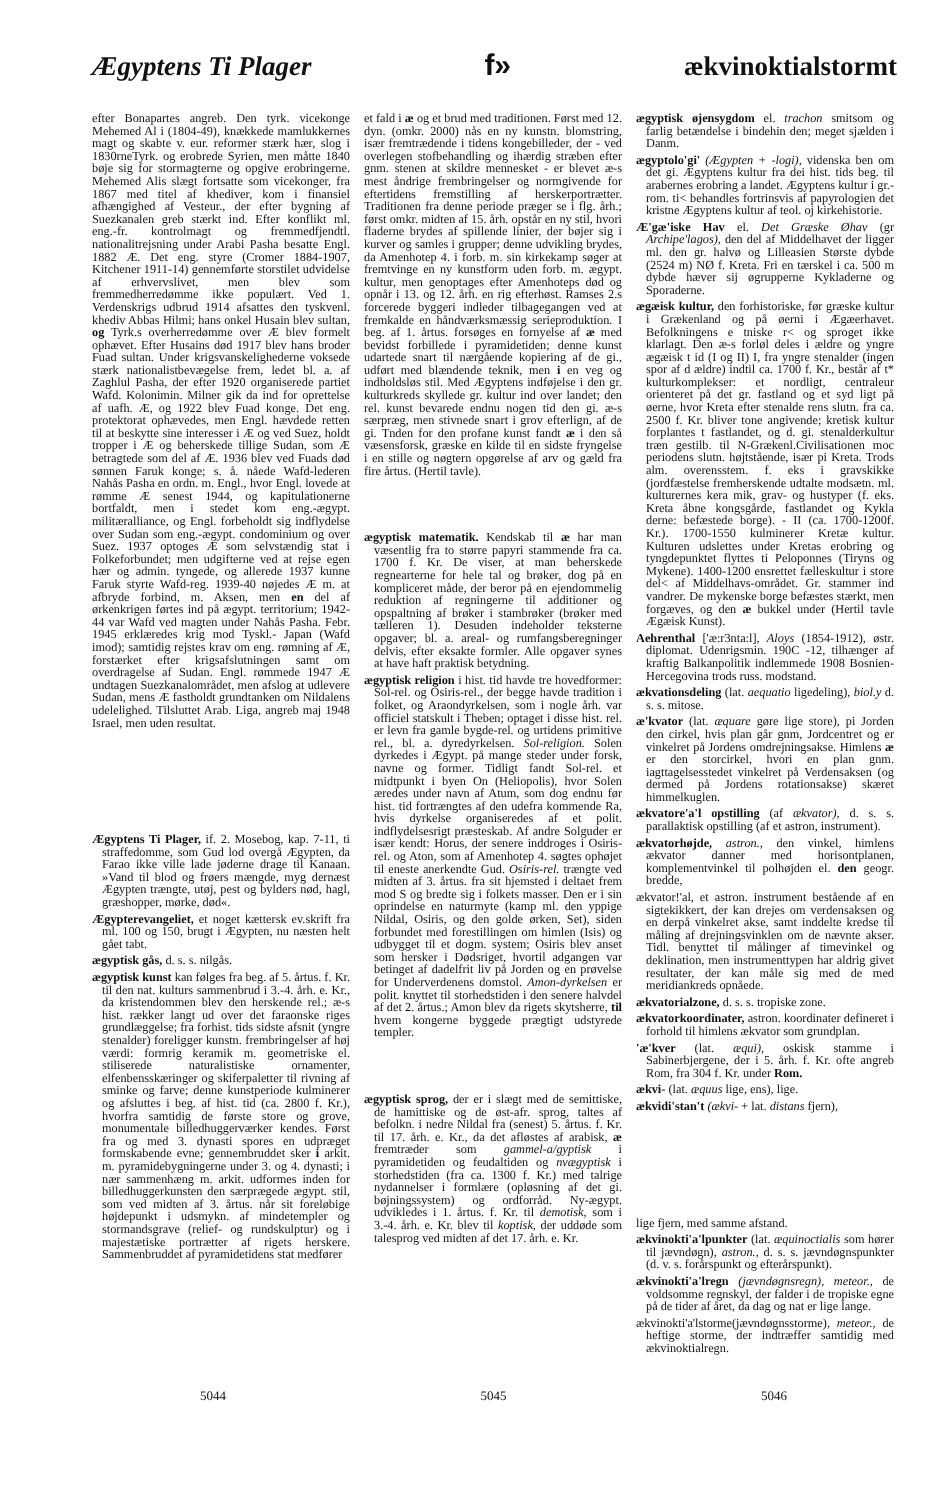Ægyptens Ti Plager f» ækvinoktialstormt
efter Bonapartes angreb. Den tyrk. vicekonge Mehemed Al i (1804-49), knækkede mamlukkernes magt og skabte v. eur. reformer stærk hær, slog i 1830rneTyrk. og erobrede Syrien, men måtte 1840 bøje sig for stormagterne og opgive erobringerne. Mehemed Alis slægt fortsatte som vicekonger, fra 1867 med titel af khediver, kom i finansiel afhængighed af Vesteur., der efter bygning af Suezkanalen greb stærkt ind. Efter konflikt ml. eng.-fr. kontrolmagt og fremmedfjendtl. nationalitrejsning under Arabi Pasha besatte Engl. 1882 Æ. Det eng. styre (Cromer 1884-1907, Kitchener 1911-14) gennemførte storstilet udvidelse af erhvervslivet, men blev som fremmedherredømme ikke populært. Ved 1. Verdenskrigs udbrud 1914 afsattes den tyskvenl. khediv Abbas Hilmi; hans onkel Husain blev sultan, og Tyrk.s overherredømme over Æ blev formelt ophævet. Efter Husains død 1917 blev hans broder Fuad sultan. Under krigsvanskelighederne voksede stærk nationalistbevægelse frem, ledet bl. a. af Zaghlul Pasha, der efter 1920 organiserede partiet Wafd. Kolonimin. Milner gik da ind for oprettelse af uafh. Æ, og 1922 blev Fuad konge. Det eng. protektorat ophævedes, men Engl. hævdede retten til at beskytte sine interesser i Æ og ved Suez, holdt tropper i Æ og beherskede tillige Sudan, som Æ betragtede som del af Æ. 1936 blev ved Fuads død sønnen Faruk konge; s. å. nåede Wafd-lederen Nahås Pasha en ordn. m. Engl., hvor Engl. lovede at rømme Æ senest 1944, og kapitulationerne bortfaldt, men i stedet kom eng.-ægypt. militæralliance, og Engl. forbeholdt sig indflydelse over Sudan som eng.-ægypt. condominium og over Suez. 1937 optoges Æ som selvstændig stat i Folkeforbundet; men udgifterne ved at rejse egen hær og admin. tyngede, og allerede 1937 kunne Faruk styrte Wafd-reg. 1939-40 nøjedes Æ m. at afbryde forbind, m. Aksen, men en del af ørkenkrigen førtes ind på ægypt. territorium; 1942-44 var Wafd ved magten under Nahås Pasha. Febr. 1945 erklæredes krig mod Tyskl.- Japan (Wafd imod); samtidig rejstes krav om eng. rømning af Æ, forstærket efter krigsafslutningen samt om overdragelse af Sudan. Engl. rømmede 1947 Æ undtagen Suezkanalområdet, men afslog at udlevere Sudan, mens Æ fastholdt grundtanken om Nildalens udelelighed. Tilsluttet Arab. Liga, angreb maj 1948 Israel, men uden resultat.
Ægyptens Ti Plager, if. 2. Mosebog, kap. 7-11, ti straffedomme, som Gud lod overgå Ægypten, da Farao ikke ville lade jøderne drage til Kanaan. »Vand til blod og frøers mængde, myg dernæst Ægypten trængte, utøj, pest og bylders nød, hagl, græshopper, mørke, død«.
Ægypterevangeliet, et noget kættersk ev.skrift fra ml. 100 og 150, brugt i Ægypten, nu næsten helt gået tabt.
ægyptisk gås, d. s. s. nilgås.
ægyptisk kunst kan følges fra beg. af 5. årtus. f. Kr. til den nat. kulturs sammenbrud i 3.-4. årh. e. Kr., da kristendommen blev den herskende rel.; æ-s hist. rækker langt ud over det faraonske riges grundlæggelse; fra forhist. tids sidste afsnit (yngre stenalder) foreligger kunstn. frembringelser af høj værdi: formrig keramik m. geometriske el. stiliserede naturalistiske ornamenter, elfenbensskæringer og skiferpaletter til rivning af sminke og farve; denne kunstperiode kulminerer og afsluttes i beg. af hist. tid (ca. 2800 f. Kr.), hvorfra samtidig de første store og grove, monumentale billedhuggerværker kendes. Først fra og med 3. dynasti spores en udpræget formskabende evne; gennembruddet sker i arkit. m. pyramidebygningerne under 3. og 4. dynasti; i nær sammenhæng m. arkit. udformes inden for billedhuggerkunsten den særprægede ægypt. stil, som ved midten af 3. årtus. når sit foreløbige højdepunkt i udsmykn. af mindetempler og stormandsgrave (relief- og rundskulptur) og i majestætiske portrætter af rigets herskere. Sammenbruddet af pyramidetidens stat medfører
et fald i æ og et brud med traditionen. Først med 12. dyn. (omkr. 2000) nås en ny kunstn. blomstring, især fremtrædende i tidens kongebilleder, der - ved overlegen stofbehandling og ihærdig stræben efter gnm. stenen at skildre mennesket - er blevet æ-s mest åndrige frembringelser og normgivende for eftertidens fremstilling af herskerportrætter. Traditionen fra denne periode præger se i flg. årh.; først omkr. midten af 15. årh. opstår en ny stil, hvori fladerne brydes af spillende linier, der bøjer sig i kurver og samles i grupper; denne udvikling brydes, da Amenhotep 4. i forb. m. sin kirkekamp søger at fremtvinge en ny kunstform uden forb. m. ægypt. kultur, men genoptages efter Amenhoteps død og opnår i 13. og 12. årh. en rig efterhøst. Ramses 2.s forcerede byggeri indleder tilbagegangen ved at fremkalde en håndværksmæssig serieproduktion. I beg. af 1. årtus. forsøges en fornyelse af æ med bevidst forbillede i pyramidetiden; denne kunst udartede snart til nærgående kopiering af de gi., udført med blændende teknik, men i en veg og indholdsløs stil. Med Ægyptens indføjelse i den gr. kulturkreds skyllede gr. kultur ind over landet; den rel. kunst bevarede endnu nogen tid den gi. æ-s særpræg, men stivnede snart i grov efterlign, af de gi. Tnden for den profane kunst fandt æ i den så væsensforsk, græske en kilde til en sidste fryngelse i en stille og nøgtern opgørelse af arv og gæld fra fire årtus. (Hertil tavle).
ægyptisk matematik. Kendskab til æ har man væsentlig fra to større papyri stammende fra ca. 1700 f. Kr. De viser, at man beherskede regnearterne for hele tal og brøker, dog på en kompliceret måde, der beror på en ejendommelig reduktion af regningerne til additioner og opspaltning af brøker i stambrøker (brøker med tælleren 1). Desuden indeholder teksterne opgaver; bl. a. areal- og rumfangsberegninger delvis, efter eksakte formler. Alle opgaver synes at have haft praktisk betydning.
ægyptisk religion i hist. tid havde tre hovedformer: Sol-rel. og Osiris-rel., der begge havde tradition i folket, og Araondyrkelsen, som i nogle årh. var officiel statskult i Theben; optaget i disse hist. rel. er levn fra gamle bygde-rel. og urtidens primitive rel., bl. a. dyredyrkelsen. Sol-religion. Solen dyrkedes i Ægypt. på mange steder under forsk, navne og former. Tidligt fandt Sol-rel. et midtpunkt i byen On (Heliopolis), hvor Solen æredes under navn af Atum, som dog endnu før hist. tid fortrængtes af den udefra kommende Ra, hvis dyrkelse organiseredes af et polit. indflydelsesrigt præsteskab. Af andre Solguder er især kendt: Horus, der senere inddroges i Osiris-rel. og Aton, som af Amenhotep 4. søgtes ophøjet til eneste anerkendte Gud. Osiris-rel. trængte ved midten af 3. årtus. fra sit hjemsted i deltaet frem mod S og bredte sig i folkets masser. Den er i sin oprindelse en naturmyte (kamp ml. den yppige Nildal, Osiris, og den golde ørken, Set), siden forbundet med forestillingen om himlen (Isis) og udbygget til et dogm. system; Osiris blev anset som hersker i Dødsriget, hvortil adgangen var betinget af dadelfrit liv på Jorden og en prøvelse for Underverdenens domstol. Amon-dyrkelsen er polit. knyttet til storhedstiden i den senere halvdel af det 2. årtus.; Amon blev da rigets skytsherre, til hvem kongerne byggede prægtigt udstyrede templer.
ægyptisk sprog, der er i slægt med de semittiske, de hamittiske og de øst-afr. sprog, taltes af befolkn. i nedre Nildal fra (senest) 5. årtus. f. Kr. til 17. årh. e. Kr., da det afløstes af arabisk, æ fremtræder som gammel-a/gyptisk i pyramidetiden og feudaltiden og nvægyptisk i storhedstiden (fra ca. 1300 f. Kr.) med talrige nydannelser i formlære (opløsning af det gi. bøjningssystem) og ordforråd. Ny-ægypt. udvikledes i 1. årtus. f. Kr. til demotisk, som i 3.-4. årh. e. Kr. blev til koptisk, der uddøde som talesprog ved midten af det 17. årh. e. Kr.
ægyptisk øjensygdom el. trachon smitsom og farlig betændelse i bindehin den; meget sjælden i Danm.
ægyptolo'gi' (Ægypten + -logi), videnska ben om det gi. Ægyptens kultur fra dei hist. tids beg. til arabernes erobring a landet. Ægyptens kultur i gr.-rom. ti< behandles fortrinsvis af papyrologien det kristne Ægyptens kultur af teol. oj kirkehistorie.
Æ'gæ'iske Hav el. Det Græske Øhav (gr Archipe'lagos), den del af Middelhavet der ligger ml. den gr. halvø og Lilleasien Største dybde (2524 m) NØ f. Kreta. Fri en tærskel i ca. 500 m dybde hæver sij øgrupperne Kykladerne og Sporaderne.
ægæisk kultur, den forhistoriske, før græske kultur i Grækenland og på øerni i Ægæerhavet. Befolkningens e tniske r< og sproget ikke klarlagt. Den æ-s forløl deles i ældre og yngre ægæisk t id (I og II) I, fra yngre stenalder (ingen spor af d ældre) indtil ca. 1700 f. Kr., består af t* kulturkomplekser: et nordligt, centraleur orienteret på det gr. fastland og et syd ligt på øerne, hvor Kreta efter stenalde rens slutn. fra ca. 2500 f. Kr. bliver tone angivende; kretisk kultur forplantes t fastlandet, og d. gi. stenalderkultur træn gestilb. til N-Grækenl.Civilisationen moc periodens slutn. højtstående, især pi Kreta. Trods alm. overensstem. f. eks i gravskikke (jordfæstelse fremherskende udtalte modsætn. ml. kulturernes kera mik, grav- og hustyper (f. eks. Kreta åbne kongsgårde, fastlandet og Kykla derne: befæstede borge). - II (ca. 1700-1200f. Kr.). 1700-1550 kulminerer Kretæ kultur. Kulturen udslettes under Kretas erobring og tyngdepunktet flyttes ti Peloponnes (Tiryns og Mykene). 1400-1200 ensrettet fælleskultur i store del< af Middelhavs-området. Gr. stammer ind vandrer. De mykenske borge befæstes stærkt, men forgæves, og den æ bukkel under (Hertil tavle Ægæisk Kunst).
Aehrenthal ['æ:r3nta:l], Aloys (1854-1912), østr. diplomat. Udenrigsmin. 190C -12, tilhænger af kraftig Balkanpolitik indlemmede 1908 Bosnien-Hercegovina trods russ. modstand.
ækvationsdeling (lat. aequatio ligedeling), biol.y d. s. s. mitose.
æ'kvator (lat. æquare gøre lige store), pi Jorden den cirkel, hvis plan går gnm, Jordcentret og er vinkelret på Jordens omdrejningsakse. Himlens æ er den storcirkel, hvori en plan gnm. iagttagelsesstedet vinkelret på Verdensaksen (og dermed på Jordens rotationsakse) skæret himmelkuglen.
ækvatore'a'l opstilling (af ækvator), d. s. s. parallaktisk opstilling (af et astron, instrument).
ækvatorhøjde, astron., den vinkel, himlens ækvator danner med horisontplanen, komplementvinkel til polhøjden el. den geogr. bredde,
ækvator!'al, et astron. instrument bestående af en sigtekikkert, der kan drejes om verdensaksen og en derpå vinkelret akse, samt inddelte kredse til måling af drejningsvinklen om de nævnte akser. Tidl. benyttet til målinger af timevinkel og deklination, men instrumenttypen har aldrig givet resultater, der kan måle sig med de med meridiankreds opnåede.
ækvatorialzone, d. s. s. tropiske zone.
ækvatorkoordinater, astron. koordinater defineret i forhold til himlens ækvator som grundplan.
'æ'kver (lat. æqui), oskisk stamme i Sabinerbjergene, der i 5. årh. f. Kr. ofte angreb Rom, fra 304 f. Kr. under Rom.
ækvi- (lat. æquus lige, ens), lige.
ækvidi'stan't (ækvi- + lat. distans fjern),
lige fjern, med samme afstand.
ækvinokti'a'lpunkter (lat. æquinoctialis som hører til jævndøgn), astron., d. s. s. jævndøgnspunkter (d. v. s. forårspunkt og efterårspunkt).
ækvinokti'a'lregn (jævndøgnsregn), meteor., de voldsomme regnskyl, der falder i de tropiske egne på de tider af året, da dag og nat er lige lange.
ækvinokti'a'lstorme(jævndøgnsstorme), meteor., de heftige storme, der indtræffer samtidig med ækvinoktialregn.
5044 5045 5046